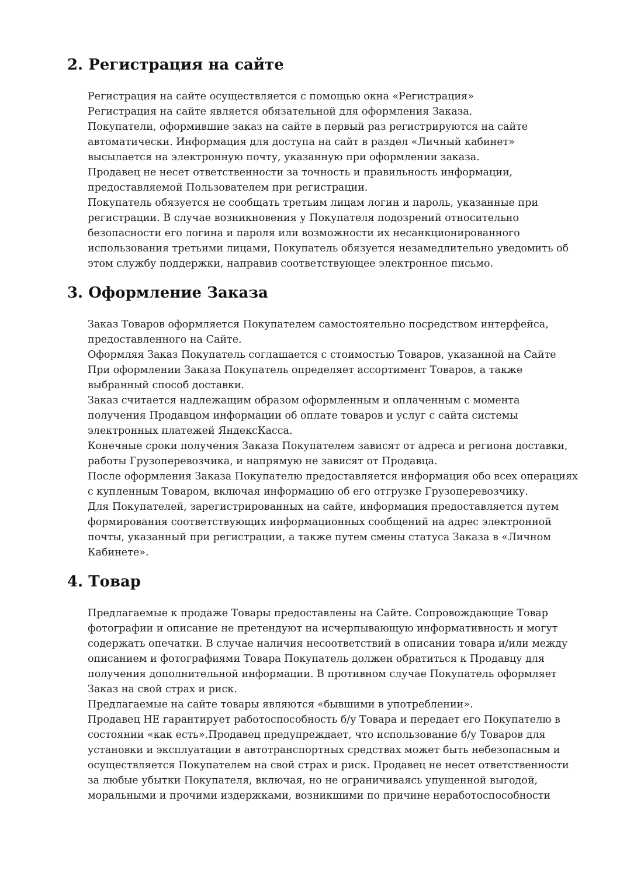2. Регистрация на сайте
Регистрация на сайте осуществляется с помощью окна «Регистрация»
Регистрация на сайте является обязательной для оформления Заказа.
Покупатели, оформившие заказ на сайте в первый раз регистрируются на сайте автоматически. Информация для доступа на сайт в раздел «Личный кабинет» высылается на электронную почту, указанную при оформлении заказа.
Продавец не несет ответственности за точность и правильность информации, предоставляемой Пользователем при регистрации.
Покупатель обязуется не сообщать третьим лицам логин и пароль, указанные при регистрации. В случае возникновения у Покупателя подозрений относительно безопасности его логина и пароля или возможности их несанкционированного использования третьими лицами, Покупатель обязуется незамедлительно уведомить об этом службу поддержки, направив соответствующее электронное письмо.
3. Оформление Заказа
Заказ Товаров оформляется Покупателем самостоятельно посредством интерфейса, предоставленного на Сайте.
Оформляя Заказ Покупатель соглашается с стоимостью Товаров, указанной на Сайте
При оформлении Заказа Покупатель определяет ассортимент Товаров, а также выбранный способ доставки.
Заказ считается надлежащим образом оформленным и оплаченным с момента получения Продавцом информации об оплате товаров и услуг с сайта системы электронных платежей ЯндексКасса.
Конечные сроки получения Заказа Покупателем зависят от адреса и региона доставки, работы Грузоперевозчика, и напрямую не зависят от Продавца.
После оформления Заказа Покупателю предоставляется информация обо всех операциях с купленным Товаром, включая информацию об его отгрузке Грузоперевозчику.
Для Покупателей, зарегистрированных на сайте, информация предоставляется путем формирования соответствующих информационных сообщений на адрес электронной почты, указанный при регистрации, а также путем смены статуса Заказа в «Личном Кабинете».
4. Товар
Предлагаемые к продаже Товары предоставлены на Сайте. Сопровождающие Товар фотографии и описание не претендуют на исчерпывающую информативность и могут содержать опечатки. В случае наличия несоответствий в описании товара и/или между описанием и фотографиями Товара Покупатель должен обратиться к Продавцу для получения дополнительной информации. В противном случае Покупатель оформляет Заказ на свой страх и риск.
Предлагаемые на сайте товары являются «бывшими в употреблении».
Продавец НЕ гарантирует работоспособность б/у Товара и передает его Покупателю в состоянии «как есть».Продавец предупреждает, что использование б/у Товаров для установки и эксплуатации в автотранспортных средствах может быть небезопасным и осуществляется Покупателем на свой страх и риск. Продавец не несет ответственности за любые убытки Покупателя, включая, но не ограничиваясь упущенной выгодой, моральными и прочими издержками, возникшими по причине неработоспособности